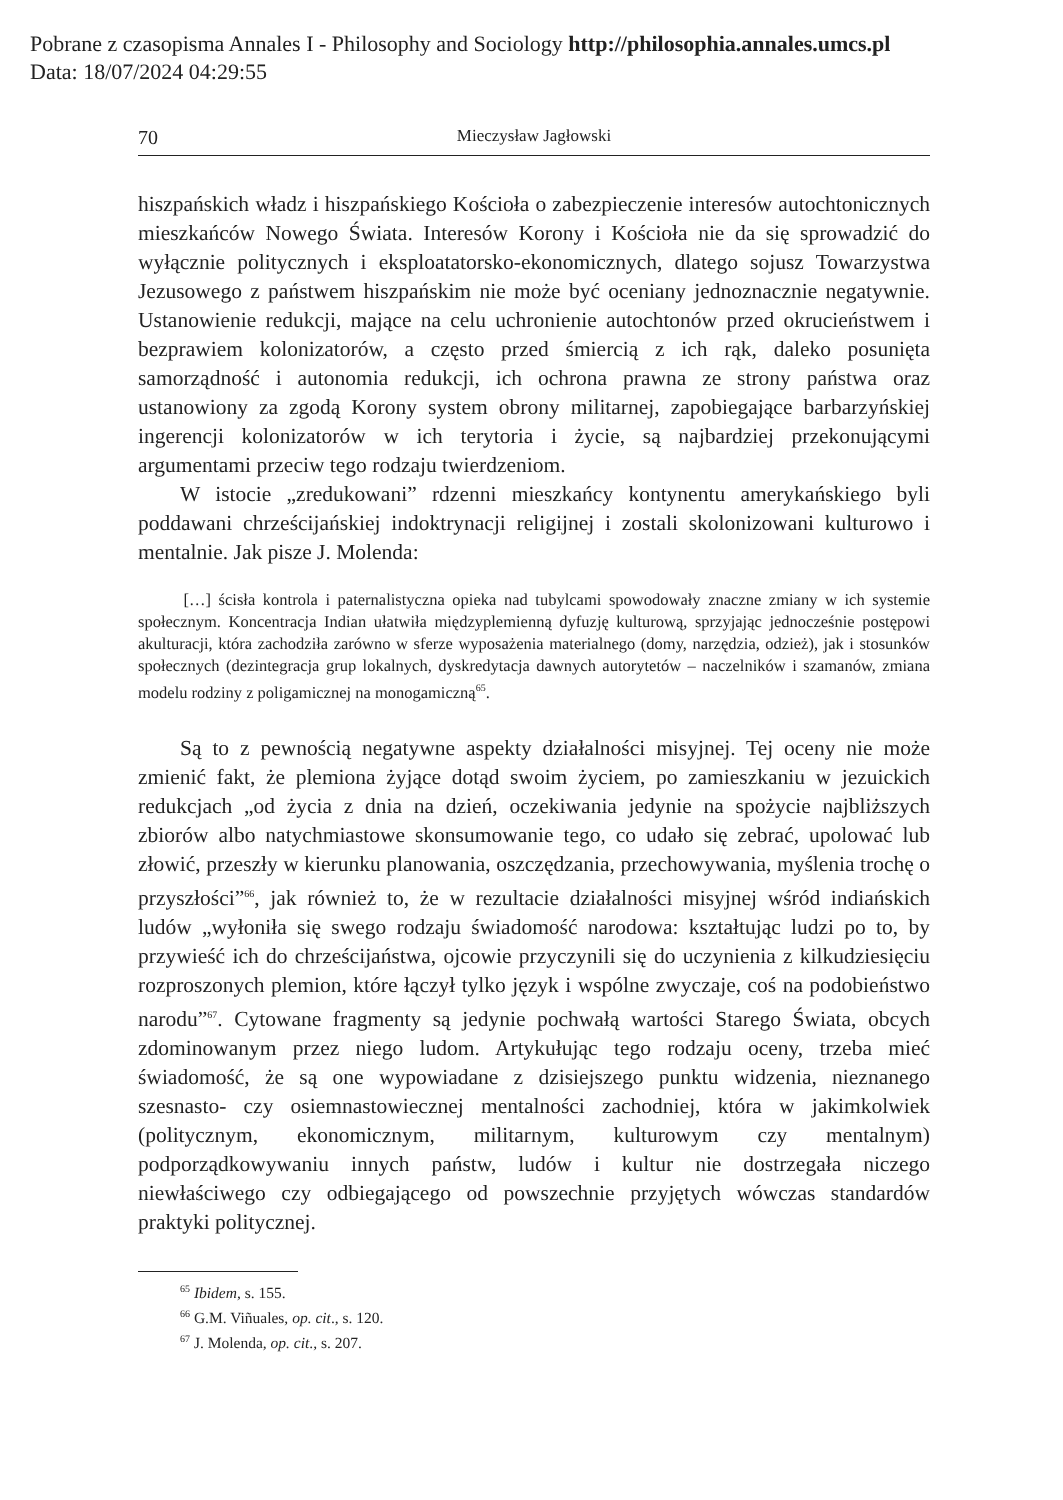Pobrane z czasopisma Annales I - Philosophy and Sociology http://philosophia.annales.umcs.pl
Data: 18/07/2024 04:29:55
70 Mieczysław Jagłowski
hiszpańskich władz i hiszpańskiego Kościoła o zabezpieczenie interesów autochtonicznych mieszkańców Nowego Świata. Interesów Korony i Kościoła nie da się sprowadzić do wyłącznie politycznych i eksploatatorsko-ekonomicznych, dlatego sojusz Towarzystwa Jezusowego z państwem hiszpańskim nie może być oceniany jednoznacznie negatywnie. Ustanowienie redukcji, mające na celu uchronienie autochtonów przed okrucieństwem i bezprawiem kolonizatorów, a często przed śmiercią z ich rąk, daleko posunięta samorządność i autonomia redukcji, ich ochrona prawna ze strony państwa oraz ustanowiony za zgodą Korony system obrony militarnej, zapobiegające barbarzyńskiej ingerencji kolonizatorów w ich terytoria i życie, są najbardziej przekonującymi argumentami przeciw tego rodzaju twierdzeniom.
W istocie „zredukowani” rdzenni mieszkańcy kontynentu amerykańskiego byli poddawani chrześcijańskiej indoktrynacji religijnej i zostali skolonizowani kulturowo i mentalnie. Jak pisze J. Molenda:
[…] ścisła kontrola i paternalistyczna opieka nad tubylcami spowodowały znaczne zmiany w ich systemie społecznym. Koncentracja Indian ułatwiła międzyplemienną dyfuzję kulturową, sprzyjając jednocześnie postępowi akulturacji, która zachodziła zarówno w sferze wyposażenia materialnego (domy, narzędzia, odzież), jak i stosunków społecznych (dezintegracja grup lokalnych, dyskredytacja dawnych autorytetów – naczelników i szamanów, zmiana modelu rodziny z poligamicznej na monogamiczną<sup>65</sup>.
Są to z pewnością negatywne aspekty działalności misyjnej. Tej oceny nie może zmienić fakt, że plemiona żyjące dotąd swoim życiem, po zamieszkaniu w jezuickich redukcjach „od życia z dnia na dzień, oczekiwania jedynie na spożycie najbliższych zbiorów albo natychmiastowe skonsumowanie tego, co udało się zebrać, upolować lub złowić, przeszły w kierunku planowania, oszczędzania, przechowywania, myślenia trochę o przyszłości”<sup>66</sup>, jak również to, że w rezultacie działalności misyjnej wśród indiańskich ludów „wyłoniła się swego rodzaju świadomość narodowa: kształtując ludzi po to, by przywieść ich do chrześcijaństwa, ojcowie przyczynili się do uczynienia z kilkudziesięciu rozproszonych plemion, które łączył tylko język i wspólne zwyczaje, coś na podobieństwo narodu”<sup>67</sup>. Cytowane fragmenty są jedynie pochwałą wartości Starego Świata, obcych zdominowanym przez niego ludom. Artykułując tego rodzaju oceny, trzeba mieć świadomość, że są one wypowiadane z dzisiejszego punktu widzenia, nieznanego szesnasto- czy osiemnastowiecznej mentalności zachodniej, która w jakimkolwiek (politycznym, ekonomicznym, militarnym, kulturowym czy mentalnym) podporządkowywaniu innych państw, ludów i kultur nie dostrzegała niczego niewłaściwego czy odbiegającego od powszechnie przyjętych wówczas standardów praktyki politycznej.
<sup>65</sup> Ibidem, s. 155.
<sup>66</sup> G.M. Viñuales, op. cit., s. 120.
<sup>67</sup> J. Molenda, op. cit., s. 207.